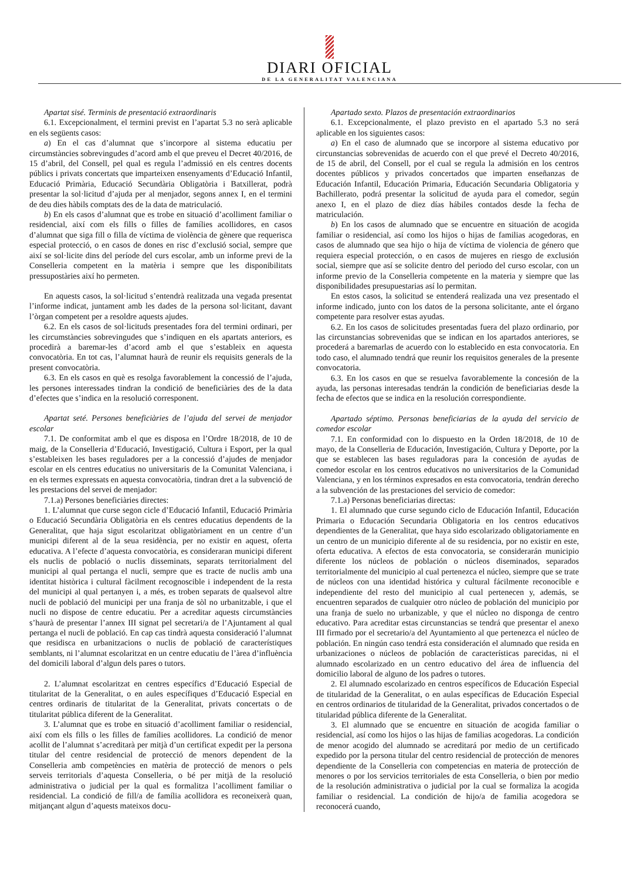DIARI OFICIAL
DE LA GENERALITAT VALENCIANA
Apartat sisé. Terminis de presentació extraordinaris
6.1. Excepcionalment, el termini previst en l’apartat 5.3 no serà aplicable en els següents casos:
a) En el cas d’alumnat que s’incorpore al sistema educatiu per circumstàncies sobrevingudes d’acord amb el que preveu el Decret 40/2016, de 15 d’abril, del Consell, pel qual es regula l’admissió en els centres docents públics i privats concertats que imparteixen ensenyaments d’Educació Infantil, Educació Primària, Educació Secundària Obligatòria i Batxillerat, podrà presentar la sol·licitud d’ajuda per al menjador, segons annex I, en el termini de deu dies hàbils comptats des de la data de matriculació.
b) En els casos d’alumnat que es trobe en situació d’acolliment familiar o residencial, així com els fills o filles de famílies acollidores, en casos d’alumnat que siga fill o filla de víctima de violència de gènere que requerisca especial protecció, o en casos de dones en risc d’exclusió social, sempre que així se sol·licite dins del període del curs escolar, amb un informe previ de la Conselleria competent en la matèria i sempre que les disponibilitats pressupostàries així ho permeten.
En aquests casos, la sol·licitud s’entendrà realitzada una vegada presentat l’informe indicat, juntament amb les dades de la persona sol·licitant, davant l’òrgan competent per a resoldre aquests ajudes.
6.2. En els casos de sol·licituds presentades fora del termini ordinari, per les circumstàncies sobrevingudes que s’indiquen en els apartats anteriors, es procedirà a baremar-les d’acord amb el que s’estableix en aquesta convocatòria. En tot cas, l’alumnat haurà de reunir els requisits generals de la present convocatòria.
6.3. En els casos en què es resolga favorablement la concessió de l’ajuda, les persones interessades tindran la condició de beneficiàries des de la data d’efectes que s’indica en la resolució corresponent.
Apartat seté. Persones beneficiàries de l’ajuda del servei de menjador escolar
7.1. De conformitat amb el que es disposa en l’Ordre 18/2018, de 10 de maig, de la Conselleria d’Educació, Investigació, Cultura i Esport, per la qual s’estableixen les bases reguladores per a la concessió d’ajudes de menjador escolar en els centres educatius no universitaris de la Comunitat Valenciana, i en els termes expressats en aquesta convocatòria, tindran dret a la subvenció de les prestacions del servei de menjador:
7.1.a) Persones beneficiàries directes:
1. L’alumnat que curse segon cicle d’Educació Infantil, Educació Primària o Educació Secundària Obligatòria en els centres educatius dependents de la Generalitat, que haja sigut escolaritzat obligatòriament en un centre d’un municipi diferent al de la seua residència, per no existir en aquest, oferta educativa. A l’efecte d’aquesta convocatòria, es consideraran municipi diferent els nuclis de població o nuclis disseminats, separats territorialment del municipi al qual pertanga el nucli, sempre que es tracte de nuclis amb una identitat històrica i cultural fàcilment recognoscible i independent de la resta del municipi al qual pertanyen i, a més, es troben separats de qualsevol altre nucli de població del municipi per una franja de sòl no urbanitzable, i que el nucli no dispose de centre educatiu. Per a acreditar aquests circumstàncies s’haurà de presentar l’annex III signat pel secretari/a de l’Ajuntament al qual pertanga el nucli de població. En cap cas tindrà aquesta consideració l’alumnat que residisca en urbanitzacions o nuclis de població de característiques semblants, ni l’alumnat escolaritzat en un centre educatiu de l’àrea d’influència del domicili laboral d’algun dels pares o tutors.
2. L’alumnat escolaritzat en centres específics d’Educació Especial de titularitat de la Generalitat, o en aules específiques d’Educació Especial en centres ordinaris de titularitat de la Generalitat, privats concertats o de titularitat pública diferent de la Generalitat.
3. L’alumnat que es trobe en situació d’acolliment familiar o residencial, així com els fills o les filles de famílies acollidores. La condició de menor acollit de l’alumnat s’acreditarà per mitjà d’un certificat expedit per la persona titular del centre residencial de protecció de menors dependent de la Conselleria amb competències en matèria de protecció de menors o pels serveis territorials d’aquesta Conselleria, o bé per mitjà de la resolució administrativa o judicial per la qual es formalitza l’acolliment familiar o residencial. La condició de fill/a de família acollidora es reconeixerà quan, mitjançant algun d’aquests mateixos docu-
Apartado sexto. Plazos de presentación extraordinarios
6.1. Excepcionalmente, el plazo previsto en el apartado 5.3 no será aplicable en los siguientes casos:
a) En el caso de alumnado que se incorpore al sistema educativo por circunstancias sobrevenidas de acuerdo con el que prevé el Decreto 40/2016, de 15 de abril, del Consell, por el cual se regula la admisión en los centros docentes públicos y privados concertados que imparten enseñanzas de Educación Infantil, Educación Primaria, Educación Secundaria Obligatoria y Bachillerato, podrá presentar la solicitud de ayuda para el comedor, según anexo I, en el plazo de diez días hábiles contados desde la fecha de matriculación.
b) En los casos de alumnado que se encuentre en situación de acogida familiar o residencial, así como los hijos o hijas de familias acogedoras, en casos de alumnado que sea hijo o hija de víctima de violencia de género que requiera especial protección, o en casos de mujeres en riesgo de exclusión social, siempre que así se solicite dentro del periodo del curso escolar, con un informe previo de la Conselleria competente en la materia y siempre que las disponibilidades presupuestarias así lo permitan.
En estos casos, la solicitud se entenderá realizada una vez presentado el informe indicado, junto con los datos de la persona solicitante, ante el órgano competente para resolver estas ayudas.
6.2. En los casos de solicitudes presentadas fuera del plazo ordinario, por las circunstancias sobrevenidas que se indican en los apartados anteriores, se procederá a baremarlas de acuerdo con lo establecido en esta convocatoria. En todo caso, el alumnado tendrá que reunir los requisitos generales de la presente convocatoria.
6.3. En los casos en que se resuelva favorablemente la concesión de la ayuda, las personas interesadas tendrán la condición de beneficiarias desde la fecha de efectos que se indica en la resolución correspondiente.
Apartado séptimo. Personas beneficiarias de la ayuda del servicio de comedor escolar
7.1. En conformidad con lo dispuesto en la Orden 18/2018, de 10 de mayo, de la Conselleria de Educación, Investigación, Cultura y Deporte, por la que se establecen las bases reguladoras para la concesión de ayudas de comedor escolar en los centros educativos no universitarios de la Comunidad Valenciana, y en los términos expresados en esta convocatoria, tendrán derecho a la subvención de las prestaciones del servicio de comedor:
7.1.a) Personas beneficiarias directas:
1. El alumnado que curse segundo ciclo de Educación Infantil, Educación Primaria o Educación Secundaria Obligatoria en los centros educativos dependientes de la Generalitat, que haya sido escolarizado obligatoriamente en un centro de un municipio diferente al de su residencia, por no existir en este, oferta educativa. A efectos de esta convocatoria, se considerarán municipio diferente los núcleos de población o núcleos diseminados, separados territorialmente del municipio al cual pertenezca el núcleo, siempre que se trate de núcleos con una identidad histórica y cultural fácilmente reconocible e independiente del resto del municipio al cual pertenecen y, además, se encuentren separados de cualquier otro núcleo de población del municipio por una franja de suelo no urbanizable, y que el núcleo no disponga de centro educativo. Para acreditar estas circunstancias se tendrá que presentar el anexo III firmado por el secretario/a del Ayuntamiento al que pertenezca el núcleo de población. En ningún caso tendrá esta consideración el alumnado que resida en urbanizaciones o núcleos de población de características parecidas, ni el alumnado escolarizado en un centro educativo del área de influencia del domicilio laboral de alguno de los padres o tutores.
2. El alumnado escolarizado en centros específicos de Educación Especial de titularidad de la Generalitat, o en aulas específicas de Educación Especial en centros ordinarios de titularidad de la Generalitat, privados concertados o de titularidad pública diferente de la Generalitat.
3. El alumnado que se encuentre en situación de acogida familiar o residencial, así como los hijos o las hijas de familias acogedoras. La condición de menor acogido del alumnado se acreditará por medio de un certificado expedido por la persona titular del centro residencial de protección de menores dependiente de la Conselleria con competencias en materia de protección de menores o por los servicios territoriales de esta Conselleria, o bien por medio de la resolución administrativa o judicial por la cual se formaliza la acogida familiar o residencial. La condición de hijo/a de familia acogedora se reconocerá cuando,